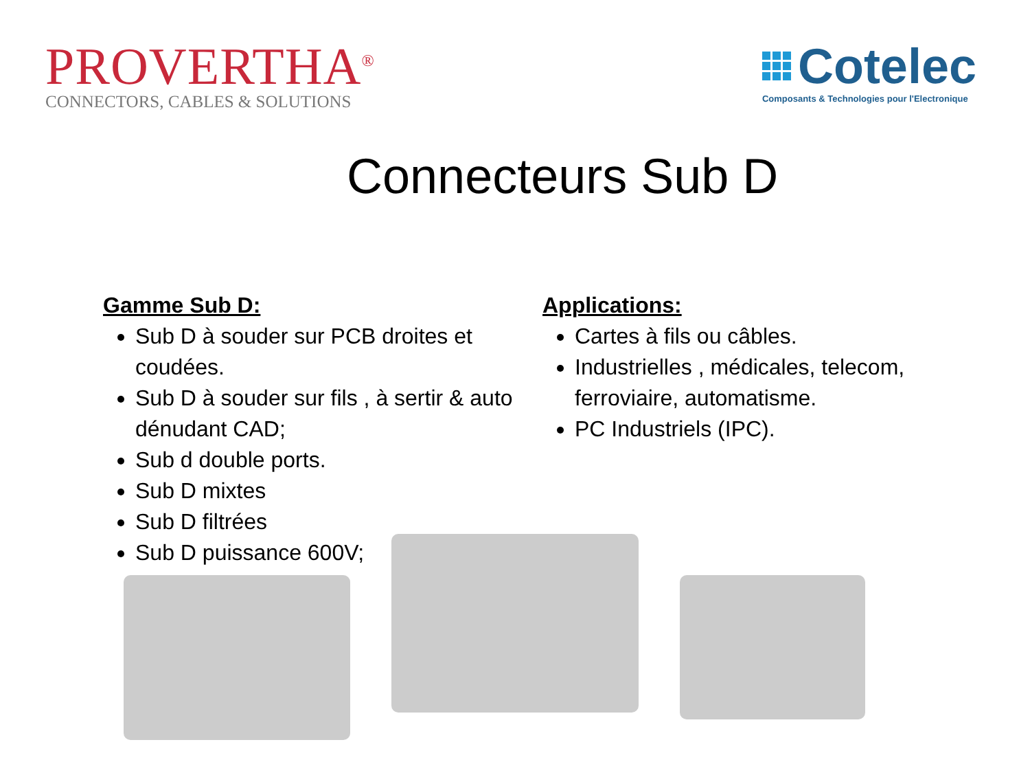PROVERTHA<sup>®</sup>
CONNECTORS, CABLES & SOLUTIONS
Cotelec
Composants & Technologies pour l'Electronique
Connecteurs Sub D
Gamme Sub D:
Sub D à souder sur PCB droites et coudées.
Sub D à souder sur fils , à sertir & auto dénudant CAD;
Sub d double ports.
Sub D mixtes
Sub D filtrées
Sub D puissance 600V;
Applications:
Cartes à fils ou câbles.
Industrielles , médicales, telecom, ferroviaire, automatisme.
PC Industriels (IPC).